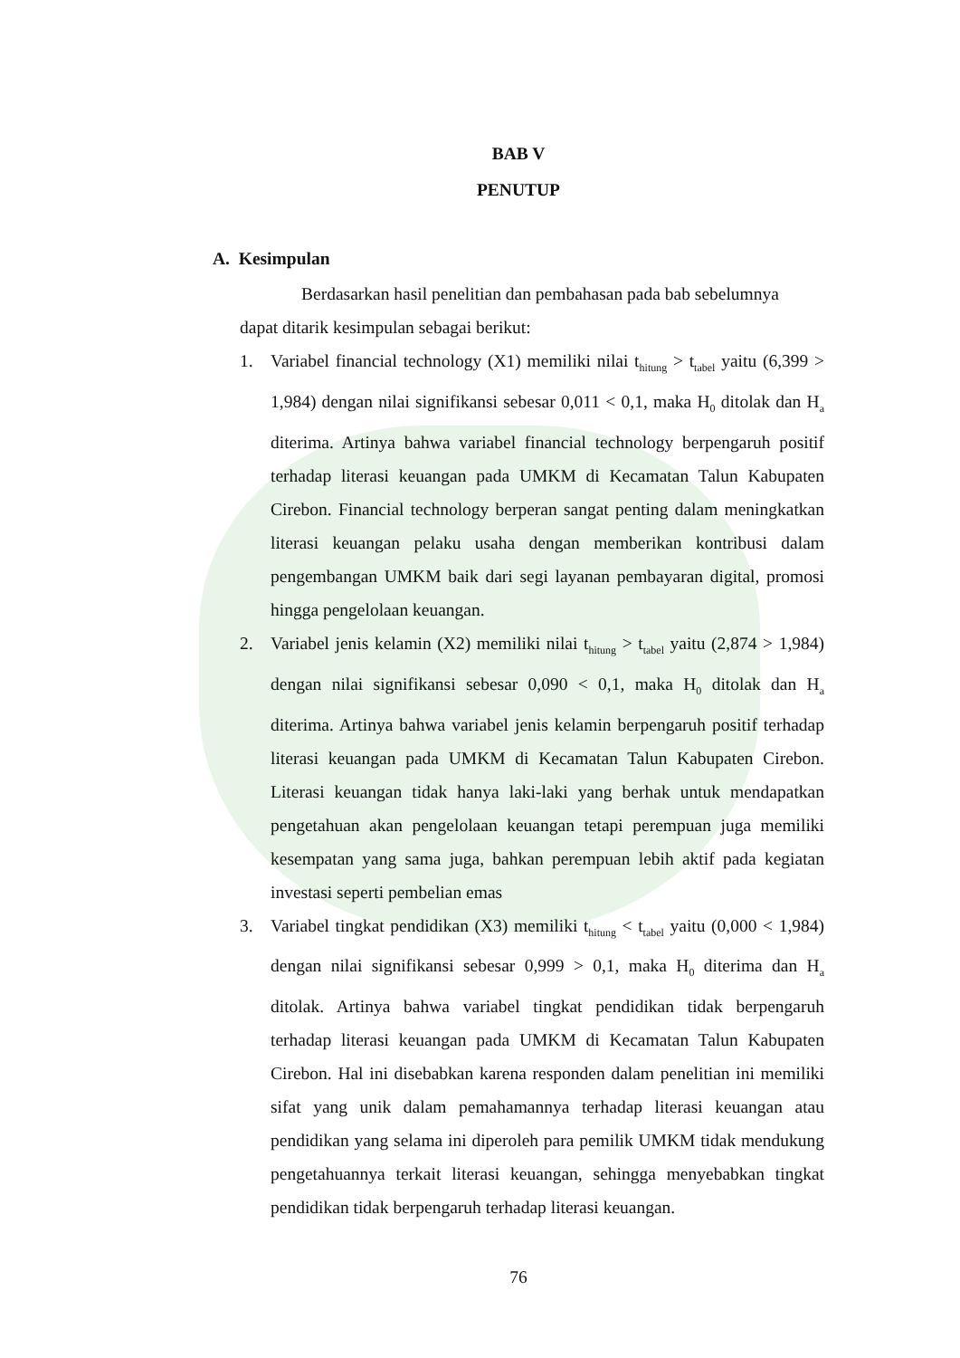BAB V
PENUTUP
A. Kesimpulan
Berdasarkan hasil penelitian dan pembahasan pada bab sebelumnya
dapat ditarik kesimpulan sebagai berikut:
1. Variabel financial technology (X1) memiliki nilai t<sub>hitung</sub> > t<sub>tabel</sub> yaitu (6,399 > 1,984) dengan nilai signifikansi sebesar 0,011 < 0,1, maka H<sub>0</sub> ditolak dan H<sub>a</sub> diterima. Artinya bahwa variabel financial technology berpengaruh positif terhadap literasi keuangan pada UMKM di Kecamatan Talun Kabupaten Cirebon. Financial technology berperan sangat penting dalam meningkatkan literasi keuangan pelaku usaha dengan memberikan kontribusi dalam pengembangan UMKM baik dari segi layanan pembayaran digital, promosi hingga pengelolaan keuangan.
2. Variabel jenis kelamin (X2) memiliki nilai t<sub>hitung</sub> > t<sub>tabel</sub> yaitu (2,874 > 1,984) dengan nilai signifikansi sebesar 0,090 < 0,1, maka H<sub>0</sub> ditolak dan H<sub>a</sub> diterima. Artinya bahwa variabel jenis kelamin berpengaruh positif terhadap literasi keuangan pada UMKM di Kecamatan Talun Kabupaten Cirebon. Literasi keuangan tidak hanya laki-laki yang berhak untuk mendapatkan pengetahuan akan pengelolaan keuangan tetapi perempuan juga memiliki kesempatan yang sama juga, bahkan perempuan lebih aktif pada kegiatan investasi seperti pembelian emas
3. Variabel tingkat pendidikan (X3) memiliki t<sub>hitung</sub> < t<sub>tabel</sub> yaitu (0,000 < 1,984) dengan nilai signifikansi sebesar 0,999 > 0,1, maka H<sub>0</sub> diterima dan H<sub>a</sub> ditolak. Artinya bahwa variabel tingkat pendidikan tidak berpengaruh terhadap literasi keuangan pada UMKM di Kecamatan Talun Kabupaten Cirebon. Hal ini disebabkan karena responden dalam penelitian ini memiliki sifat yang unik dalam pemahamannya terhadap literasi keuangan atau pendidikan yang selama ini diperoleh para pemilik UMKM tidak mendukung pengetahuannya terkait literasi keuangan, sehingga menyebabkan tingkat pendidikan tidak berpengaruh terhadap literasi keuangan.
76